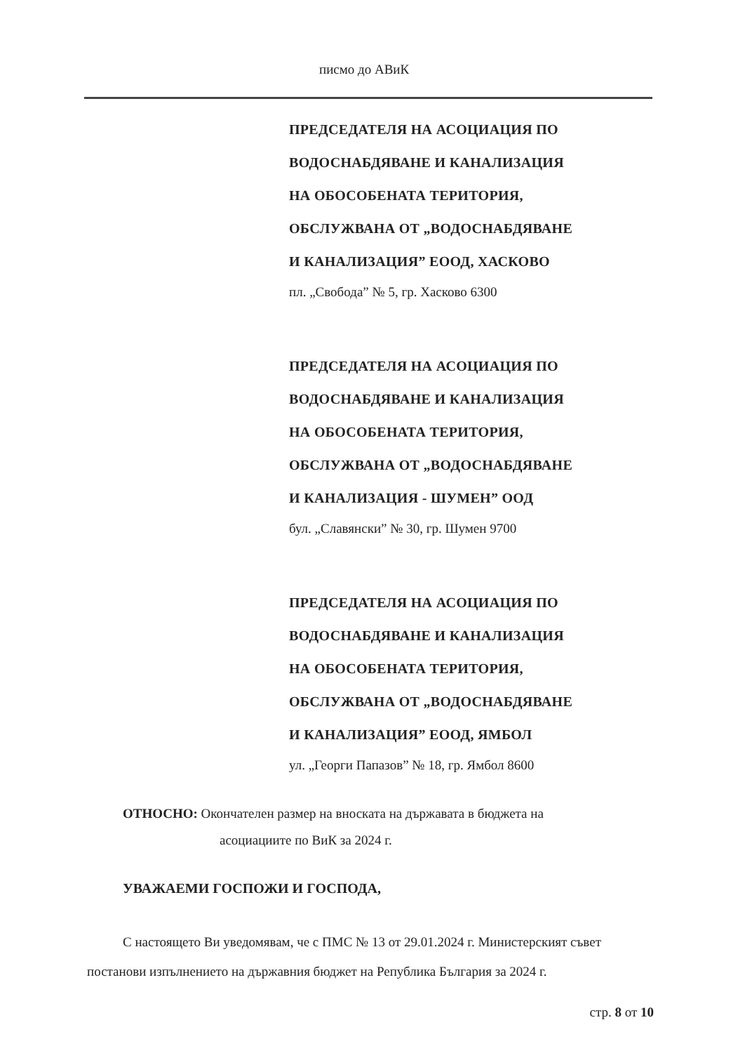писмо до АВиК
ПРЕДСЕДАТЕЛЯ НА АСОЦИАЦИЯ ПО
ВОДОСНАБДЯВАНЕ И КАНАЛИЗАЦИЯ
НА ОБОСОБЕНАТА ТЕРИТОРИЯ,
ОБСЛУЖВАНА ОТ „ВОДОСНАБДЯВАНЕ
И КАНАЛИЗАЦИЯ” ЕООД, ХАСКОВО
пл. „Свобода” № 5, гр. Хасково 6300
ПРЕДСЕДАТЕЛЯ НА АСОЦИАЦИЯ ПО
ВОДОСНАБДЯВАНЕ И КАНАЛИЗАЦИЯ
НА ОБОСОБЕНАТА ТЕРИТОРИЯ,
ОБСЛУЖВАНА ОТ „ВОДОСНАБДЯВАНЕ
И КАНАЛИЗАЦИЯ - ШУМЕН” ООД
бул. „Славянски” № 30, гр. Шумен 9700
ПРЕДСЕДАТЕЛЯ НА АСОЦИАЦИЯ ПО
ВОДОСНАБДЯВАНЕ И КАНАЛИЗАЦИЯ
НА ОБОСОБЕНАТА ТЕРИТОРИЯ,
ОБСЛУЖВАНА ОТ „ВОДОСНАБДЯВАНЕ
И КАНАЛИЗАЦИЯ” ЕООД, ЯМБОЛ
ул. „Георги Папазов” № 18, гр. Ямбол 8600
ОТНОСНО: Окончателен размер на вноската на държавата в бюджета на
асоциациите по ВиК за 2024 г.
УВАЖАЕМИ ГОСПОЖИ И ГОСПОДА,
С настоящето Ви уведомявам, че с ПМС № 13 от 29.01.2024 г. Министерският съвет постанови изпълнението на държавния бюджет на Република България за 2024 г.
стр. 8 от 10